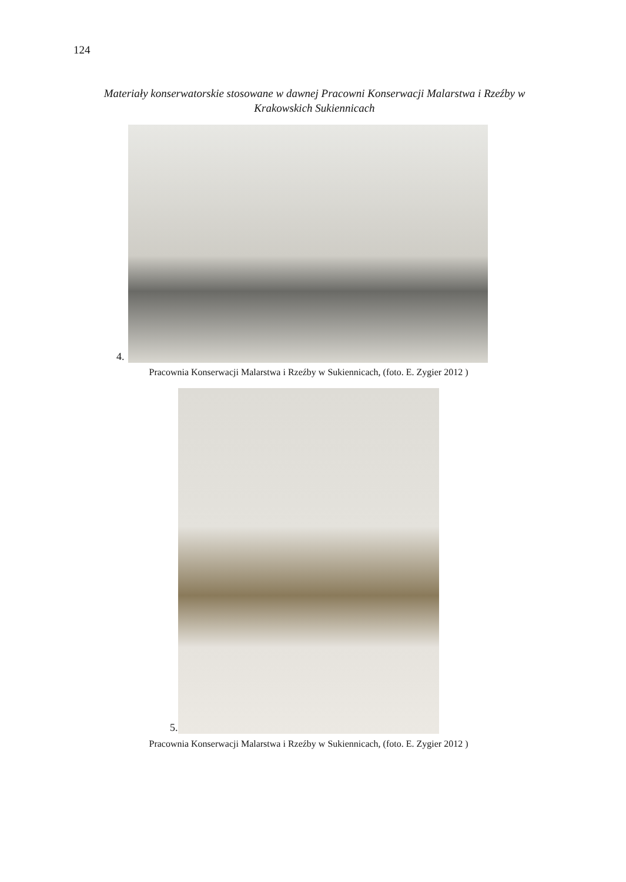124
Materiały konserwatorskie stosowane w dawnej Pracowni Konserwacji Malarstwa i Rzeźby w Krakowskich Sukiennicach
4.
Pracownia Konserwacji Malarstwa i Rzeźby w Sukiennicach, (foto. E. Zygier 2012 )
5.
Pracownia Konserwacji Malarstwa i Rzeźby w Sukiennicach, (foto. E. Zygier 2012 )